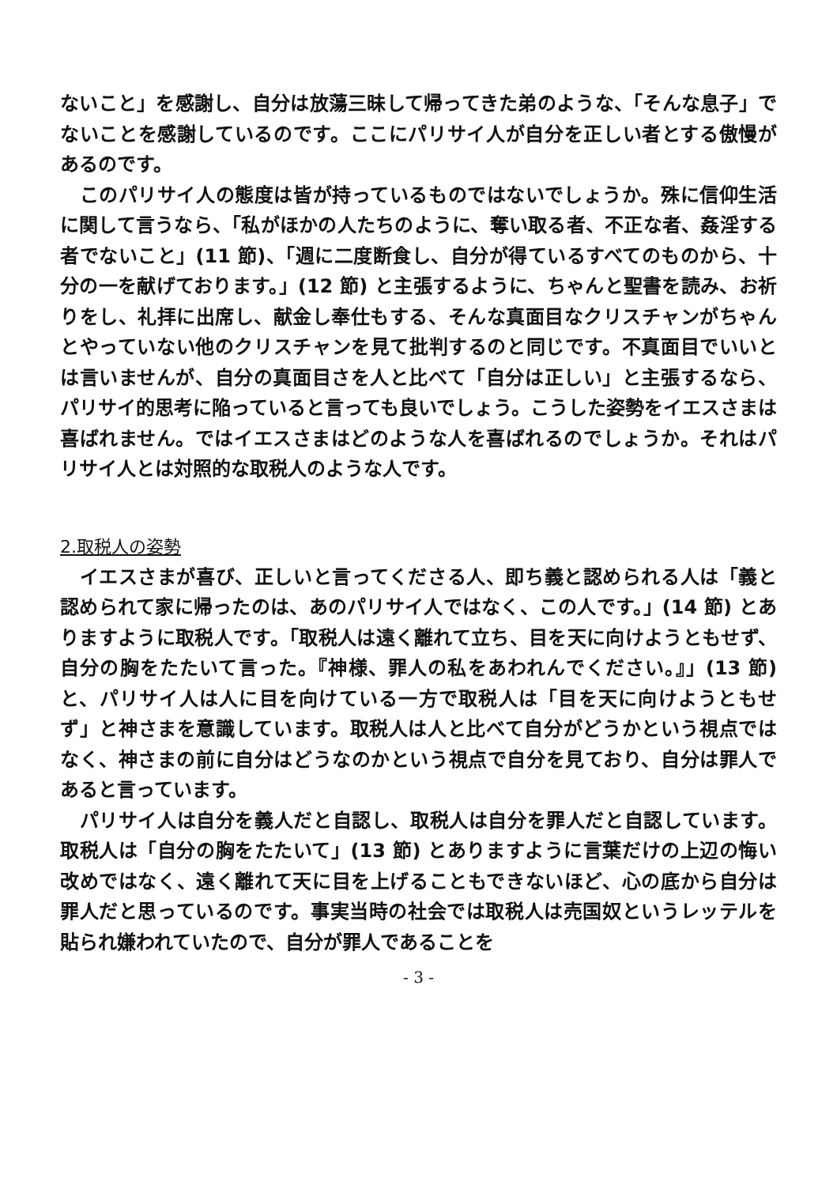ないこと」を感謝し、自分は放蕩三昧して帰ってきた弟のような、「そんな息子」でないことを感謝しているのです。ここにパリサイ人が自分を正しい者とする傲慢があるのです。
　このパリサイ人の態度は皆が持っているものではないでしょうか。殊に信仰生活に関して言うなら、「私がほかの人たちのように、奪い取る者、不正な者、姦淫する者でないこと」(11 節)、「週に二度断食し、自分が得ているすべてのものから、十分の一を献げております。」(12 節) と主張するように、ちゃんと聖書を読み、お祈りをし、礼拝に出席し、献金し奉仕もする、そんな真面目なクリスチャンがちゃんとやっていない他のクリスチャンを見て批判するのと同じです。不真面目でいいとは言いませんが、自分の真面目さを人と比べて「自分は正しい」と主張するなら、パリサイ的思考に陥っていると言っても良いでしょう。こうした姿勢をイエスさまは喜ばれません。ではイエスさまはどのような人を喜ばれるのでしょうか。それはパリサイ人とは対照的な取税人のような人です。
2.取税人の姿勢
　イエスさまが喜び、正しいと言ってくださる人、即ち義と認められる人は「義と認められて家に帰ったのは、あのパリサイ人ではなく、この人です。」(14 節) とありますように取税人です。「取税人は遠く離れて立ち、目を天に向けようともせず、自分の胸をたたいて言った。『神様、罪人の私をあわれんでください。』」(13 節) と、パリサイ人は人に目を向けている一方で取税人は「目を天に向けようともせず」と神さまを意識しています。取税人は人と比べて自分がどうかという視点ではなく、神さまの前に自分はどうなのかという視点で自分を見ており、自分は罪人であると言っています。
　パリサイ人は自分を義人だと自認し、取税人は自分を罪人だと自認しています。取税人は「自分の胸をたたいて」(13 節) とありますように言葉だけの上辺の悔い改めではなく、遠く離れて天に目を上げることもできないほど、心の底から自分は罪人だと思っているのです。事実当時の社会では取税人は売国奴というレッテルを貼られ嫌われていたので、自分が罪人であることを
- 3 -